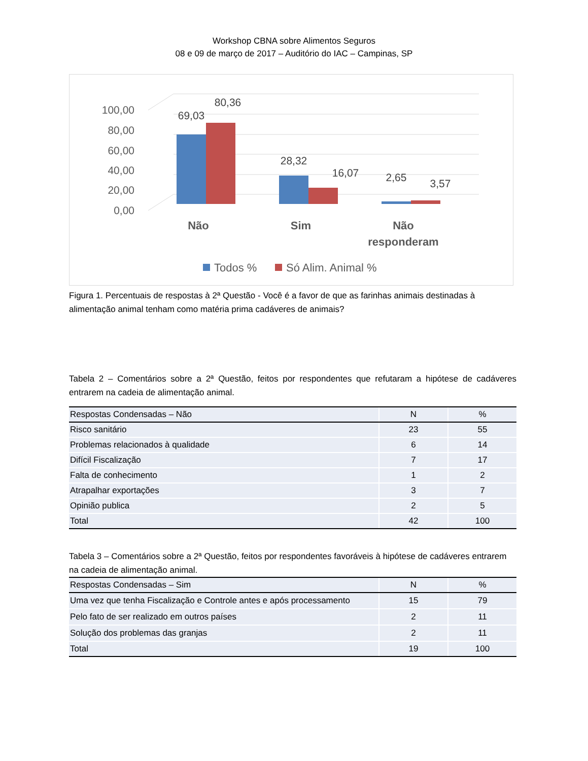Workshop CBNA sobre Alimentos Seguros
08 e 09 de março de 2017 – Auditório do IAC – Campinas, SP
100,00
80,00
60,00
40,00
20,00
0,00
69,03
80,36
28,32
16,07
2,65
3,57
Não
Sim
Não
responderam
Todos %
Só Alim. Animal %
Figura 1. Percentuais de respostas à 2ª Questão - Você é a favor de que as farinhas animais destinadas à alimentação animal tenham como matéria prima cadáveres de animais?
Tabela 2 – Comentários sobre a 2ª Questão, feitos por respondentes que refutaram a hipótese de cadáveres entrarem na cadeia de alimentação animal.
| Respostas Condensadas – Não | N | % |
| --- | --- | --- |
| Risco sanitário | 23 | 55 |
| Problemas relacionados à qualidade | 6 | 14 |
| Difícil Fiscalização | 7 | 17 |
| Falta de conhecimento | 1 | 2 |
| Atrapalhar exportações | 3 | 7 |
| Opinião publica | 2 | 5 |
| Total | 42 | 100 |
Tabela 3 – Comentários sobre a 2ª Questão, feitos por respondentes favoráveis à hipótese de cadáveres entrarem na cadeia de alimentação animal.
| Respostas Condensadas – Sim | N | % |
| --- | --- | --- |
| Uma vez que tenha Fiscalização e Controle antes e após processamento | 15 | 79 |
| Pelo fato de ser realizado em outros países | 2 | 11 |
| Solução dos problemas das granjas | 2 | 11 |
| Total | 19 | 100 |